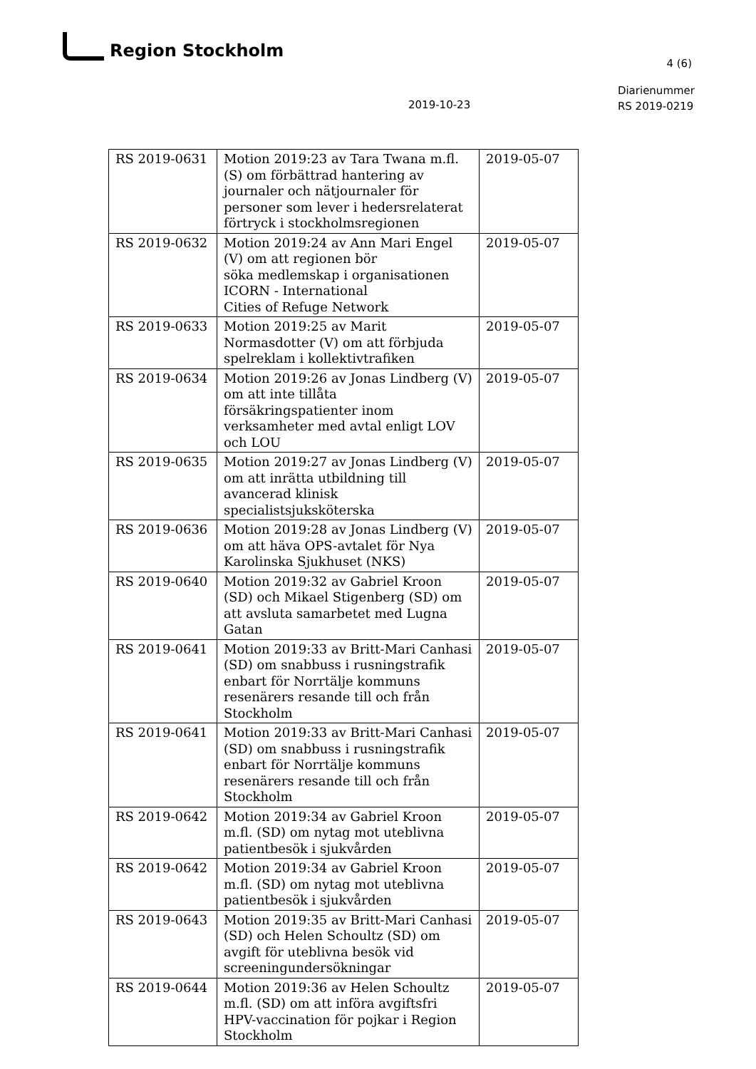Region Stockholm
4 (6)
2019-10-23
Diarienummer
RS 2019-0219
| RS 2019-0631 | Motion 2019:23 av Tara Twana m.fl. (S) om förbättrad hantering av journaler och nätjournaler för personer som lever i hedersrelaterat förtryck i stockholmsregionen | 2019-05-07 |
| RS 2019-0632 | Motion 2019:24 av Ann Mari Engel (V) om att regionen bör söka medlemskap i organisationen ICORN - International Cities of Refuge Network | 2019-05-07 |
| RS 2019-0633 | Motion 2019:25 av Marit Normasdotter (V) om att förbjuda spelreklam i kollektivtrafiken | 2019-05-07 |
| RS 2019-0634 | Motion 2019:26 av Jonas Lindberg (V) om att inte tillåta försäkringspatienter inom verksamheter med avtal enligt LOV och LOU | 2019-05-07 |
| RS 2019-0635 | Motion 2019:27 av Jonas Lindberg (V) om att inrätta utbildning till avancerad klinisk specialistsjuksköterska | 2019-05-07 |
| RS 2019-0636 | Motion 2019:28 av Jonas Lindberg (V) om att häva OPS-avtalet för Nya Karolinska Sjukhuset (NKS) | 2019-05-07 |
| RS 2019-0640 | Motion 2019:32 av Gabriel Kroon (SD) och Mikael Stigenberg (SD) om att avsluta samarbetet med Lugna Gatan | 2019-05-07 |
| RS 2019-0641 | Motion 2019:33 av Britt-Mari Canhasi (SD) om snabbuss i rusningstrafik enbart för Norrtälje kommuns resenärers resande till och från Stockholm | 2019-05-07 |
| RS 2019-0641 | Motion 2019:33 av Britt-Mari Canhasi (SD) om snabbuss i rusningstrafik enbart för Norrtälje kommuns resenärers resande till och från Stockholm | 2019-05-07 |
| RS 2019-0642 | Motion 2019:34 av Gabriel Kroon m.fl. (SD) om nytag mot uteblivna patientbesök i sjukvården | 2019-05-07 |
| RS 2019-0642 | Motion 2019:34 av Gabriel Kroon m.fl. (SD) om nytag mot uteblivna patientbesök i sjukvården | 2019-05-07 |
| RS 2019-0643 | Motion 2019:35 av Britt-Mari Canhasi (SD) och Helen Schoultz (SD) om avgift för uteblivna besök vid screeningundersökningar | 2019-05-07 |
| RS 2019-0644 | Motion 2019:36 av Helen Schoultz m.fl. (SD) om att införa avgiftsfri HPV-vaccination för pojkar i Region Stockholm | 2019-05-07 |